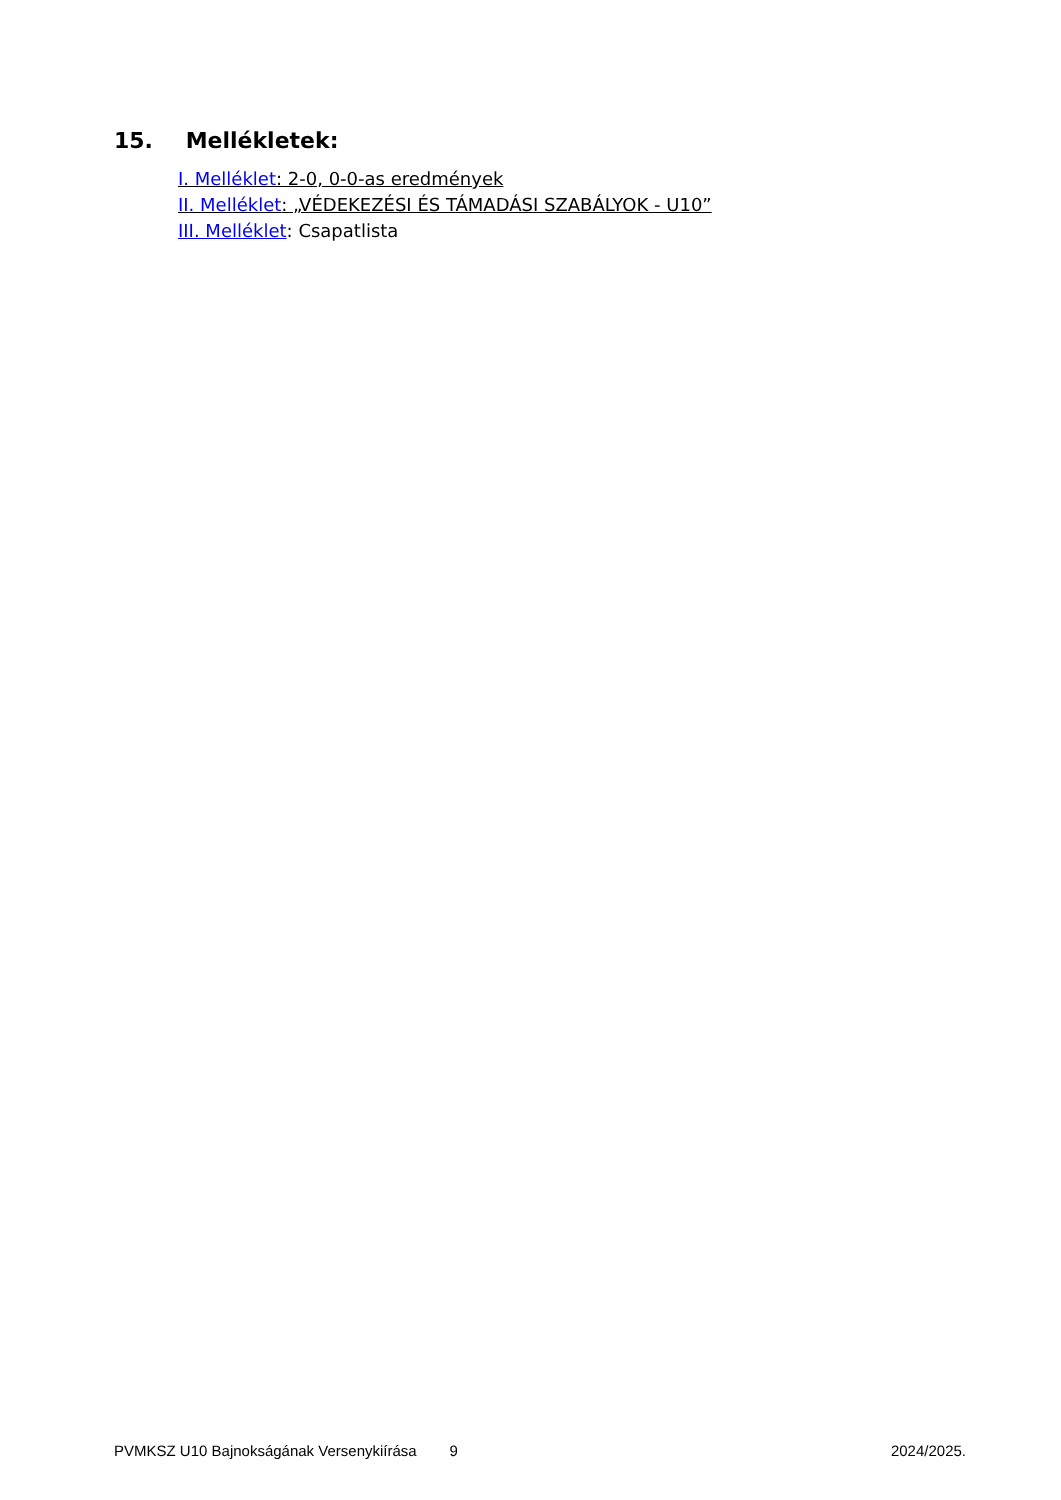15. Mellékletek:
I. Melléklet: 2-0, 0-0-as eredmények
II. Melléklet: „VÉDEKEZÉSI ÉS TÁMADÁSI SZABÁLYOK - U10”
III. Melléklet: Csapatlista
PVMKSZ U10 Bajnokságának Versenykiírása 9 2024/2025.